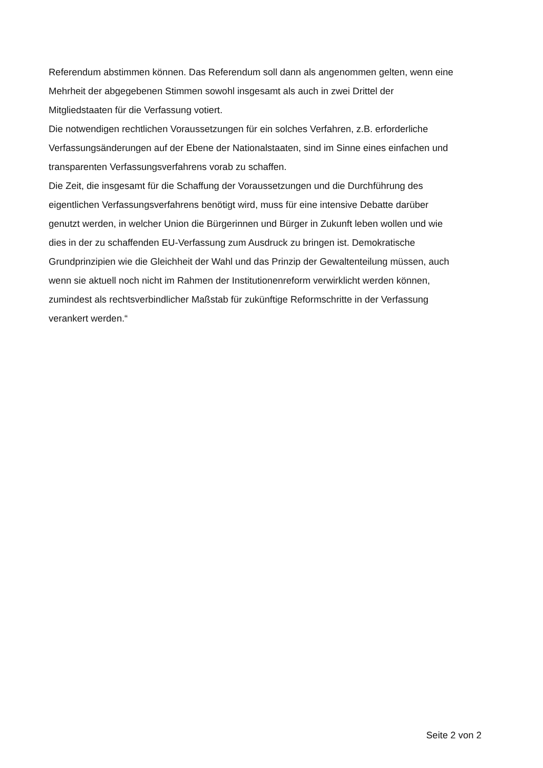Referendum abstimmen können. Das Referendum soll dann als angenommen gelten, wenn eine
Mehrheit der abgegebenen Stimmen sowohl insgesamt als auch in zwei Drittel der
Mitgliedstaaten für die Verfassung votiert.
Die notwendigen rechtlichen Voraussetzungen für ein solches Verfahren, z.B. erforderliche
Verfassungsänderungen auf der Ebene der Nationalstaaten, sind im Sinne eines einfachen und
transparenten Verfassungsverfahrens vorab zu schaffen.
Die Zeit, die insgesamt für die Schaffung der Voraussetzungen und die Durchführung des
eigentlichen Verfassungsverfahrens benötigt wird, muss für eine intensive Debatte darüber
genutzt werden, in welcher Union die Bürgerinnen und Bürger in Zukunft leben wollen und wie
dies in der zu schaffenden EU-Verfassung zum Ausdruck zu bringen ist. Demokratische
Grundprinzipien wie die Gleichheit der Wahl und das Prinzip der Gewaltenteilung müssen, auch
wenn sie aktuell noch nicht im Rahmen der Institutionenreform verwirklicht werden können,
zumindest als rechtsverbindlicher Maßstab für zukünftige Reformschritte in der Verfassung
verankert werden.“
Seite 2 von 2